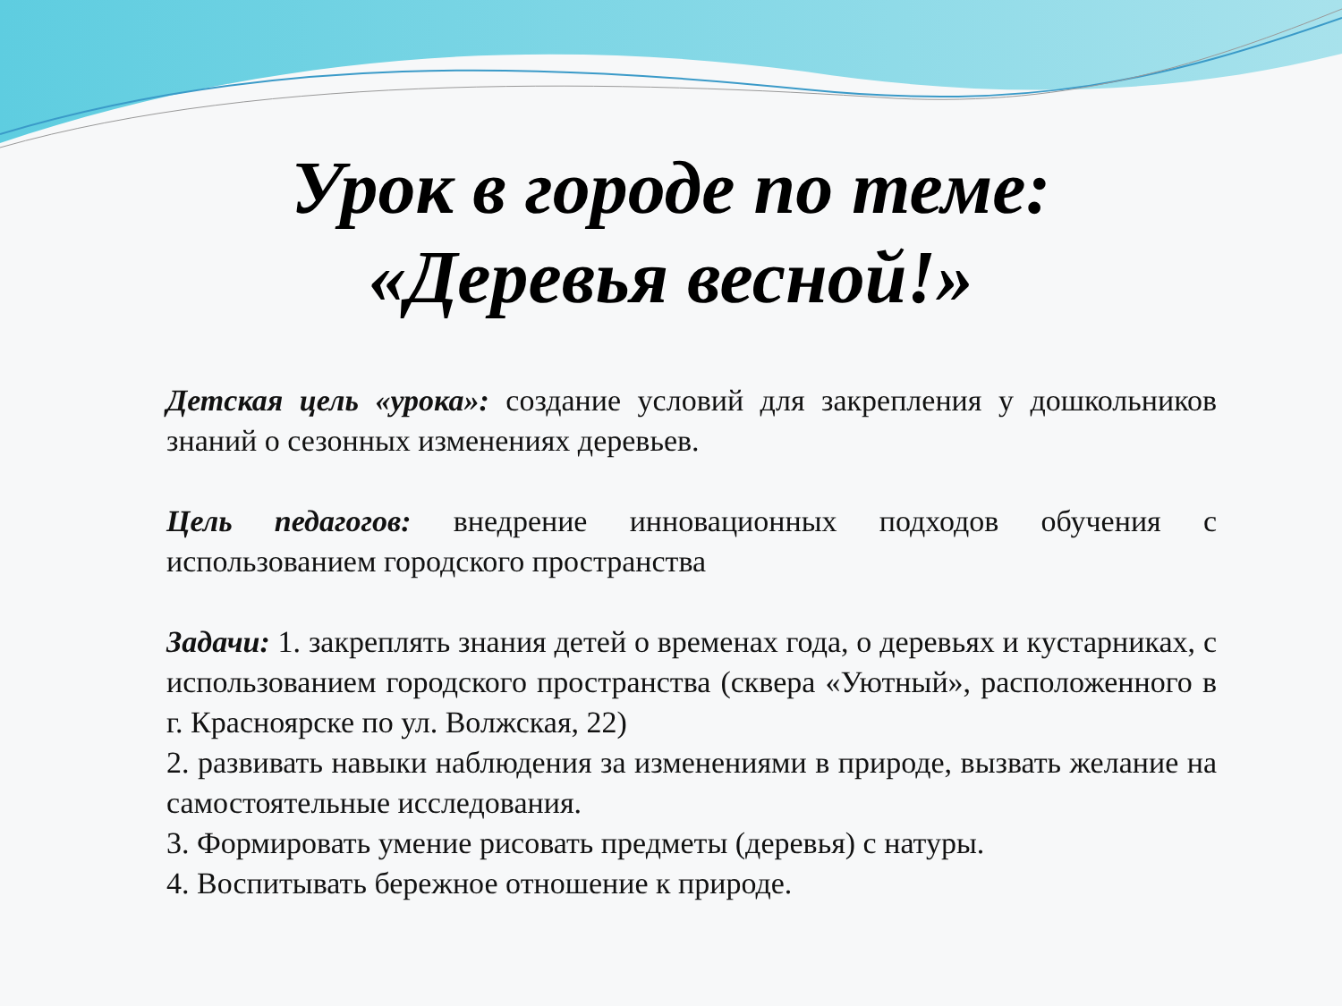Урок в городе по теме:
«Деревья весной!»
Детская цель «урока»: создание условий для закрепления у дошкольников знаний о сезонных изменениях деревьев.
Цель педагогов: внедрение инновационных подходов обучения с использованием городского пространства
Задачи: 1. закреплять знания детей о временах года, о деревьях и кустарниках, с использованием городского пространства (сквера «Уютный», расположенного в г. Красноярске по ул. Волжская, 22)
2. развивать навыки наблюдения за изменениями в природе, вызвать желание на самостоятельные исследования.
3. Формировать умение рисовать предметы (деревья) с натуры.
4. Воспитывать бережное отношение к природе.